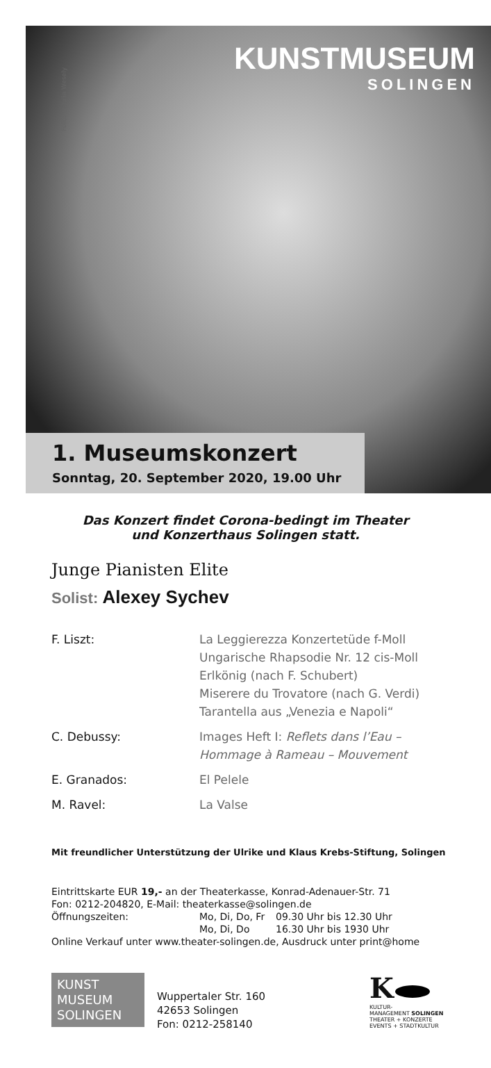Foto: © Julia Wesely
KUNSTMUSEUM
SOLINGEN
1. Museumskonzert
Sonntag, 20. September 2020, 19.00 Uhr
Das Konzert findet Corona-bedingt im Theater
und Konzerthaus Solingen statt.
Junge Pianisten Elite
Solist: Alexey Sychev
| F. Liszt: | La Leggierezza Konzertetüde f-Moll Ungarische Rhapsodie Nr. 12 cis-Moll Erlkönig (nach F. Schubert) Miserere du Trovatore (nach G. Verdi) Tarantella aus „Venezia e Napoli“ |
| C. Debussy: | Images Heft I: Reflets dans l’Eau – Hommage à Rameau – Mouvement |
| E. Granados: | El Pelele |
| M. Ravel: | La Valse |
Mit freundlicher Unterstützung der Ulrike und Klaus Krebs-Stiftung, Solingen
Eintrittskarte EUR 19,- an der Theaterkasse, Konrad-Adenauer-Str. 71
Fon: 0212-204820, E-Mail: theaterkasse@solingen.de
| Öffnungszeiten: | Mo, Di, Do, Fr | 09.30 Uhr bis 12.30 Uhr |
| | Mo, Di, Do | 16.30 Uhr bis 1930 Uhr |
Online Verkauf unter www.theater-solingen.de, Ausdruck unter print@home
KUNST
MUSEUM
SOLINGEN
Wuppertaler Str. 160
42653 Solingen
Fon: 0212-258140
K
KULTUR-
MANAGEMENT SOLINGEN
THEATER + KONZERTE
EVENTS + STADTKULTUR